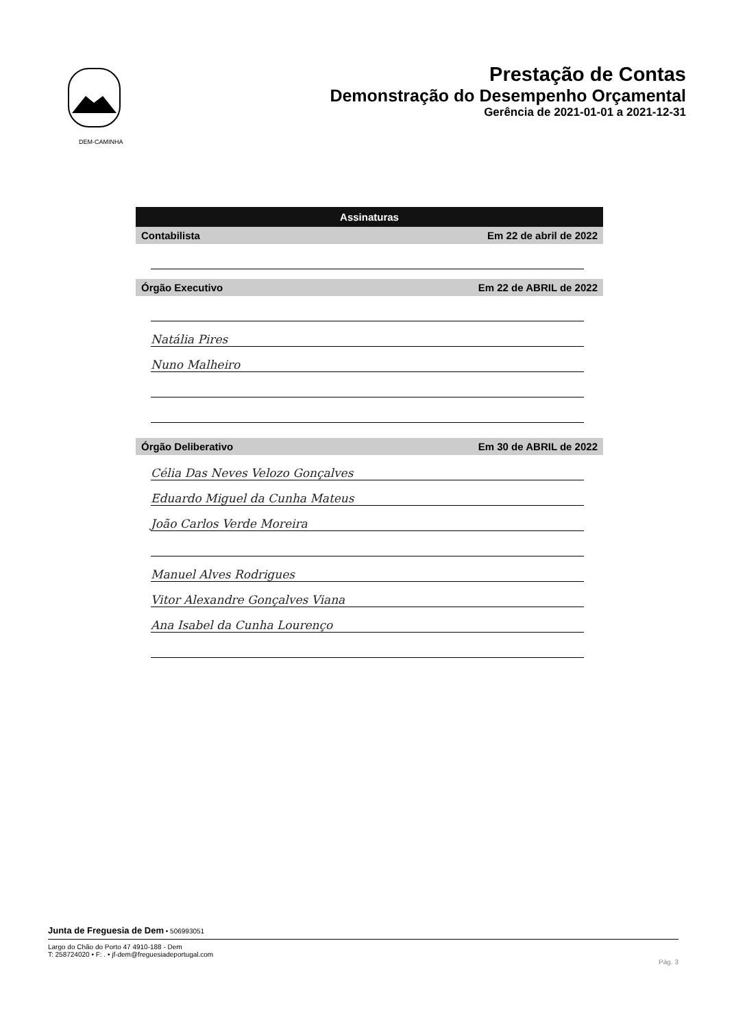DEM-CAMINHA
Prestação de Contas
Demonstração do Desempenho Orçamental
Gerência de 2021-01-01 a 2021-12-31
Assinaturas
Contabilista Em 22 de abril de 2022
Órgão Executivo Em 22 de ABRIL de 2022
Natália Pires
Nuno Malheiro
Órgão Deliberativo Em 30 de ABRIL de 2022
Célia Das Neves Velozo Gonçalves
Eduardo Miguel da Cunha Mateus
João Carlos Verde Moreira
Manuel Alves Rodrigues
Vitor Alexandre Gonçalves Viana
Ana Isabel da Cunha Lourenço
Junta de Freguesia de Dem • 506993051
Largo do Chão do Porto 47 4910-188 - Dem
T: 258724020 • F: . • jf-dem@freguesiadeportugal.com
Pág. 3